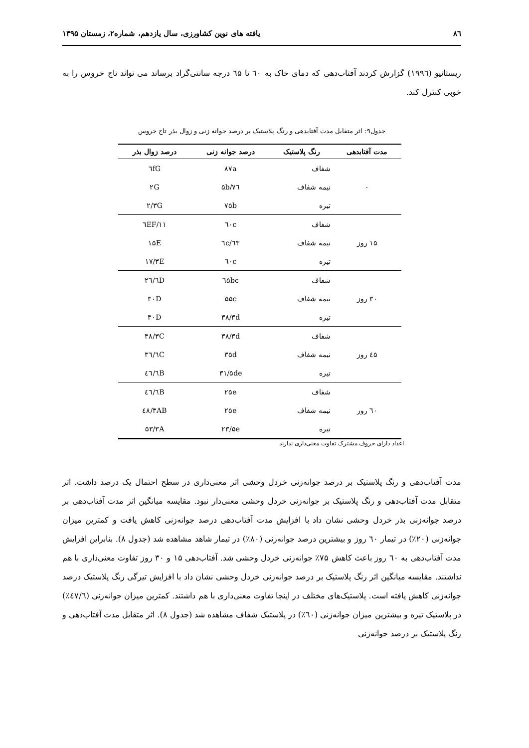۸٦ یافته های نوین کشاورزی، سال یازدهم، شماره۲، زمستان ۱۳۹۵
ریستانیو (۱۹۹٦) گزارش کردند آفتاب‌دهی که دمای خاک به ٦۰ تا ٦۵ درجه سانتی‌گراد برساند می تواند تاج خروس را به خوبی کنترل کند.
جدول۹: اثر متقابل مدت آفتابدهی و رنگ پلاستیک بر درصد جوانه زنی و زوال بذر تاج خروس
| مدت آفتابدهی | رنگ پلاستیک | درصد جوانه زنی | درصد زوال بذر |
| --- | --- | --- | --- |
| ۰ | شفاف | ۸۷a | ٦fG |
| | نیمه شفاف | ۷٦/۵b | ۲G |
| | تیره | ۷۵b | ۲/۳G |
| ۱۵ روز | شفاف | ٦۰c | ۱۱/٦EF |
| | نیمه شفاف | ٦۳/٦c | ۱۵E |
| | تیره | ٦۰c | ۱۷/۳E |
| ۳۰ روز | شفاف | ٦۵bc | ۲٦/٦D |
| | نیمه شفاف | ۵۵c | ۳۰D |
| | تیره | ۳۸/۳d | ۳۰D |
| ٤۵ روز | شفاف | ۳۸/۳d | ۳۸/۳C |
| | نیمه شفاف | ۳۵d | ۳٦/٦C |
| | تیره | ۳۱/۵de | ٤٦/٦B |
| ٦۰ روز | شفاف | ۲۵e | ٤٦/٦B |
| | نیمه شفاف | ۲۵e | ٤۸/۳AB |
| | تیره | ۲۳/۵e | ۵۳/۳A |
اعداد دارای حروف مشترک تفاوت معنی‌داری ندارند
مدت آفتاب‌دهی و رنگ پلاستیک بر درصد جوانه‌زنی خردل وحشی اثر معنی‌داری در سطح احتمال یک درصد داشت. اثر متقابل مدت آفتاب‌دهی و رنگ پلاستیک بر جوانه‌زنی خردل وحشی معنی‌دار نبود. مقایسه میانگین اثر مدت آفتاب‌دهی بر درصد جوانه‌زنی بذر خردل وحشی نشان داد با افزایش مدت آفتاب‌دهی درصد جوانه‌زنی کاهش یافت و کمترین میزان جوانه‌زنی (۲۰٪) در تیمار ٦۰ روز و بیشترین درصد جوانه‌زنی (۸۰٪) در تیمار شاهد مشاهده شد (جدول ۸). بنابراین افزایش مدت آفتاب‌دهی به ٦۰ روز باعث کاهش ۷۵٪ جوانه‌زنی خردل وحشی شد. آفتاب‌دهی ۱۵ و ۳۰ روز تفاوت معنی‌داری با هم نداشتند. مقایسه میانگین اثر رنگ پلاستیک بر درصد جوانه‌زنی خردل وحشی نشان داد با افزایش تیرگی رنگ پلاستیک درصد جوانه‌زنی کاهش یافته است. پلاستیک‌های مختلف در اینجا تفاوت معنی‌داری با هم داشتند. کمترین میزان جوانه‌زنی (٤۷/٦٪) در پلاستیک تیره و بیشترین میزان جوانه‌زنی (٦۰٪) در پلاستیک شفاف مشاهده شد (جدول ۸). اثر متقابل مدت آفتاب‌دهی و رنگ پلاستیک بر درصد جوانه‌زنی